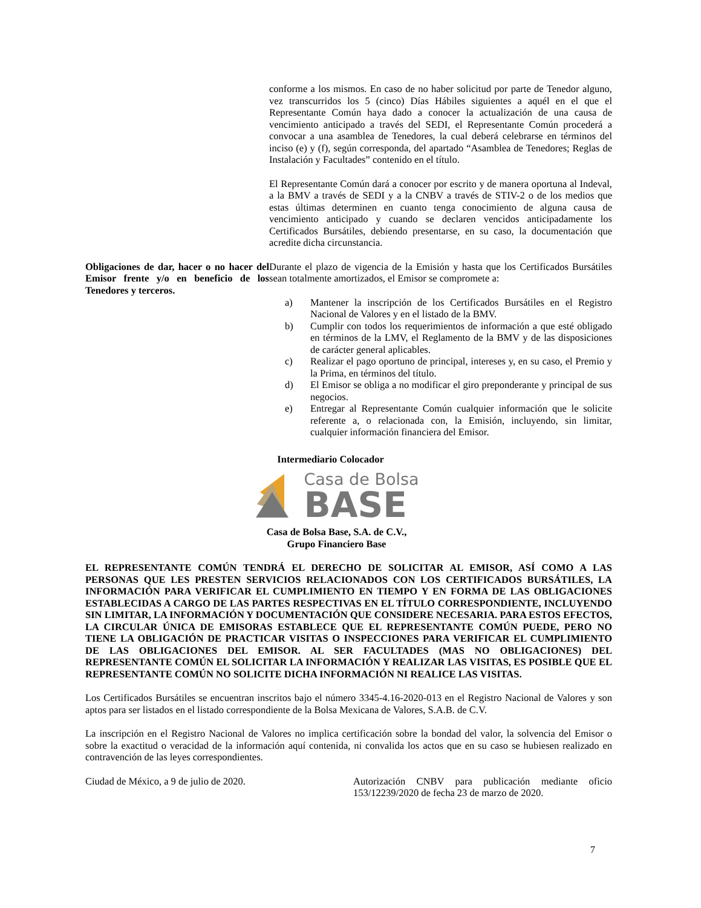conforme a los mismos. En caso de no haber solicitud por parte de Tenedor alguno, vez transcurridos los 5 (cinco) Días Hábiles siguientes a aquél en el que el Representante Común haya dado a conocer la actualización de una causa de vencimiento anticipado a través del SEDI, el Representante Común procederá a convocar a una asamblea de Tenedores, la cual deberá celebrarse en términos del inciso (e) y (f), según corresponda, del apartado “Asamblea de Tenedores; Reglas de Instalación y Facultades” contenido en el título.
El Representante Común dará a conocer por escrito y de manera oportuna al Indeval, a la BMV a través de SEDI y a la CNBV a través de STIV-2 o de los medios que estas últimas determinen en cuanto tenga conocimiento de alguna causa de vencimiento anticipado y cuando se declaren vencidos anticipadamente los Certificados Bursátiles, debiendo presentarse, en su caso, la documentación que acredite dicha circunstancia.
Obligaciones de dar, hacer o no hacer del Emisor frente y/o en beneficio de los Tenedores y terceros.
Durante el plazo de vigencia de la Emisión y hasta que los Certificados Bursátiles sean totalmente amortizados, el Emisor se compromete a:
a) Mantener la inscripción de los Certificados Bursátiles en el Registro Nacional de Valores y en el listado de la BMV.
b) Cumplir con todos los requerimientos de información a que esté obligado en términos de la LMV, el Reglamento de la BMV y de las disposiciones de carácter general aplicables.
c) Realizar el pago oportuno de principal, intereses y, en su caso, el Premio y la Prima, en términos del título.
d) El Emisor se obliga a no modificar el giro preponderante y principal de sus negocios.
e) Entregar al Representante Común cualquier información que le solicite referente a, o relacionada con, la Emisión, incluyendo, sin limitar, cualquier información financiera del Emisor.
Intermediario Colocador
Casa de Bolsa
BASE
Casa de Bolsa Base, S.A. de C.V.,
Grupo Financiero Base
EL REPRESENTANTE COMÚN TENDRÁ EL DERECHO DE SOLICITAR AL EMISOR, ASÍ COMO A LAS PERSONAS QUE LES PRESTEN SERVICIOS RELACIONADOS CON LOS CERTIFICADOS BURSÁTILES, LA INFORMACIÓN PARA VERIFICAR EL CUMPLIMIENTO EN TIEMPO Y EN FORMA DE LAS OBLIGACIONES ESTABLECIDAS A CARGO DE LAS PARTES RESPECTIVAS EN EL TÍTULO CORRESPONDIENTE, INCLUYENDO SIN LIMITAR, LA INFORMACIÓN Y DOCUMENTACIÓN QUE CONSIDERE NECESARIA. PARA ESTOS EFECTOS, LA CIRCULAR ÚNICA DE EMISORAS ESTABLECE QUE EL REPRESENTANTE COMÚN PUEDE, PERO NO TIENE LA OBLIGACIÓN DE PRACTICAR VISITAS O INSPECCIONES PARA VERIFICAR EL CUMPLIMIENTO DE LAS OBLIGACIONES DEL EMISOR. AL SER FACULTADES (MAS NO OBLIGACIONES) DEL REPRESENTANTE COMÚN EL SOLICITAR LA INFORMACIÓN Y REALIZAR LAS VISITAS, ES POSIBLE QUE EL REPRESENTANTE COMÚN NO SOLICITE DICHA INFORMACIÓN NI REALICE LAS VISITAS.
Los Certificados Bursátiles se encuentran inscritos bajo el número 3345-4.16-2020-013 en el Registro Nacional de Valores y son aptos para ser listados en el listado correspondiente de la Bolsa Mexicana de Valores, S.A.B. de C.V.
La inscripción en el Registro Nacional de Valores no implica certificación sobre la bondad del valor, la solvencia del Emisor o sobre la exactitud o veracidad de la información aquí contenida, ni convalida los actos que en su caso se hubiesen realizado en contravención de las leyes correspondientes.
Ciudad de México, a 9 de julio de 2020.
Autorización CNBV para publicación mediante oficio 153/12239/2020 de fecha 23 de marzo de 2020.
7